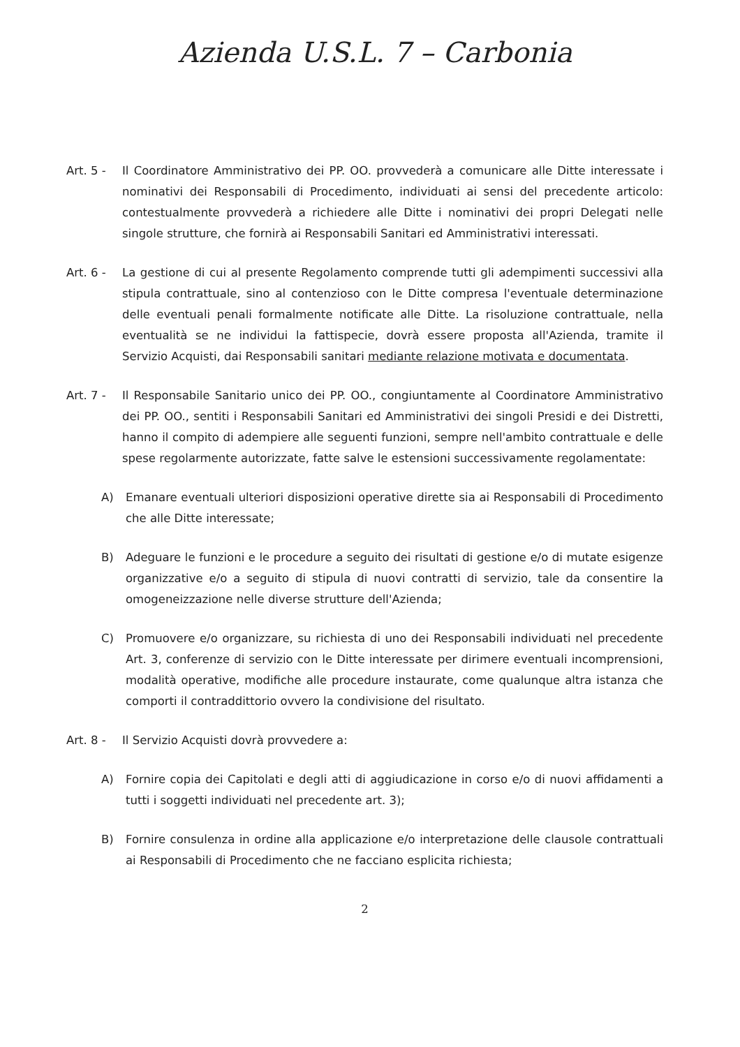Azienda U.S.L. 7 – Carbonia
Art. 5 - Il Coordinatore Amministrativo dei PP. OO. provvederà a comunicare alle Ditte interessate i nominativi dei Responsabili di Procedimento, individuati ai sensi del precedente articolo: contestualmente provvederà a richiedere alle Ditte i nominativi dei propri Delegati nelle singole strutture, che fornirà ai Responsabili Sanitari ed Amministrativi interessati.
Art. 6 - La gestione di cui al presente Regolamento comprende tutti gli adempimenti successivi alla stipula contrattuale, sino al contenzioso con le Ditte compresa l'eventuale determinazione delle eventuali penali formalmente notificate alle Ditte. La risoluzione contrattuale, nella eventualità se ne individui la fattispecie, dovrà essere proposta all'Azienda, tramite il Servizio Acquisti, dai Responsabili sanitari mediante relazione motivata e documentata.
Art. 7 - Il Responsabile Sanitario unico dei PP. OO., congiuntamente al Coordinatore Amministrativo dei PP. OO., sentiti i Responsabili Sanitari ed Amministrativi dei singoli Presidi e dei Distretti, hanno il compito di adempiere alle seguenti funzioni, sempre nell'ambito contrattuale e delle spese regolarmente autorizzate, fatte salve le estensioni successivamente regolamentate:
A) Emanare eventuali ulteriori disposizioni operative dirette sia ai Responsabili di Procedimento che alle Ditte interessate;
B) Adeguare le funzioni e le procedure a seguito dei risultati di gestione e/o di mutate esigenze organizzative e/o a seguito di stipula di nuovi contratti di servizio, tale da consentire la omogeneizzazione nelle diverse strutture dell'Azienda;
C) Promuovere e/o organizzare, su richiesta di uno dei Responsabili individuati nel precedente Art. 3, conferenze di servizio con le Ditte interessate per dirimere eventuali incomprensioni, modalità operative, modifiche alle procedure instaurate, come qualunque altra istanza che comporti il contraddittorio ovvero la condivisione del risultato.
Art. 8 - Il Servizio Acquisti dovrà provvedere a:
A) Fornire copia dei Capitolati e degli atti di aggiudicazione in corso e/o di nuovi affidamenti a tutti i soggetti individuati nel precedente art. 3);
B) Fornire consulenza in ordine alla applicazione e/o interpretazione delle clausole contrattuali ai Responsabili di Procedimento che ne facciano esplicita richiesta;
2